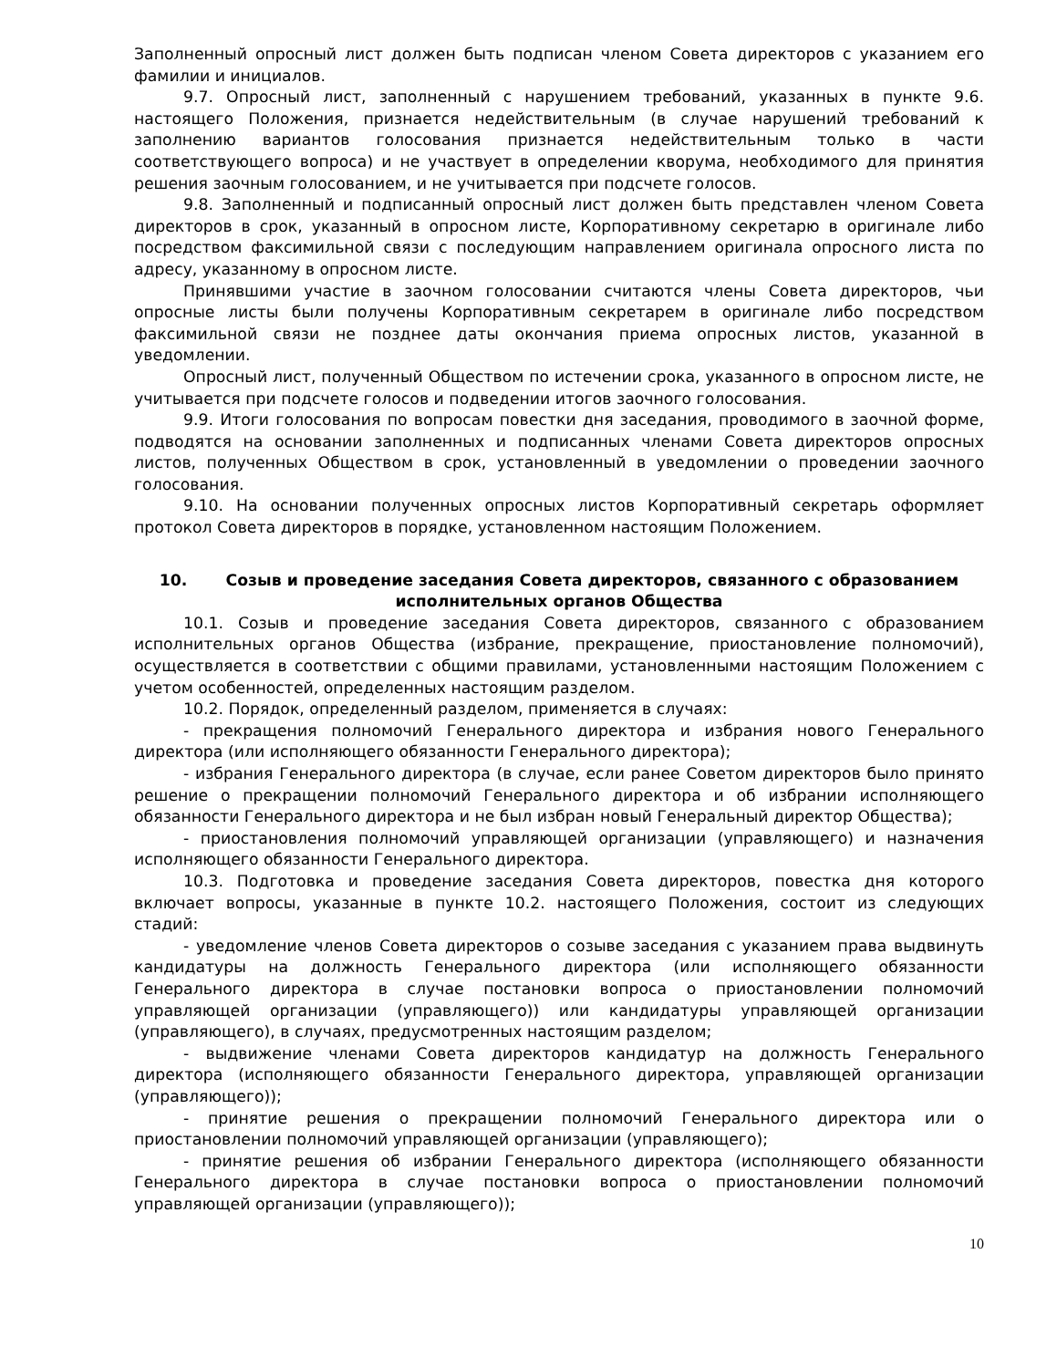Заполненный опросный лист должен быть подписан членом Совета директоров с указанием его фамилии и инициалов.
9.7. Опросный лист, заполненный с нарушением требований, указанных в пункте 9.6. настоящего Положения, признается недействительным (в случае нарушений требований к заполнению вариантов голосования признается недействительным только в части соответствующего вопроса) и не участвует в определении кворума, необходимого для принятия решения заочным голосованием, и не учитывается при подсчете голосов.
9.8. Заполненный и подписанный опросный лист должен быть представлен членом Совета директоров в срок, указанный в опросном листе, Корпоративному секретарю в оригинале либо посредством факсимильной связи с последующим направлением оригинала опросного листа по адресу, указанному в опросном листе.
Принявшими участие в заочном голосовании считаются члены Совета директоров, чьи опросные листы были получены Корпоративным секретарем в оригинале либо посредством факсимильной связи не позднее даты окончания приема опросных листов, указанной в уведомлении.
Опросный лист, полученный Обществом по истечении срока, указанного в опросном листе, не учитывается при подсчете голосов и подведении итогов заочного голосования.
9.9. Итоги голосования по вопросам повестки дня заседания, проводимого в заочной форме, подводятся на основании заполненных и подписанных членами Совета директоров опросных листов, полученных Обществом в срок, установленный в уведомлении о проведении заочного голосования.
9.10. На основании полученных опросных листов Корпоративный секретарь оформляет протокол Совета директоров в порядке, установленном настоящим Положением.
10. Созыв и проведение заседания Совета директоров, связанного с образованием исполнительных органов Общества
10.1. Созыв и проведение заседания Совета директоров, связанного с образованием исполнительных органов Общества (избрание, прекращение, приостановление полномочий), осуществляется в соответствии с общими правилами, установленными настоящим Положением с учетом особенностей, определенных настоящим разделом.
10.2. Порядок, определенный разделом, применяется в случаях:
- прекращения полномочий Генерального директора и избрания нового Генерального директора (или исполняющего обязанности Генерального директора);
- избрания Генерального директора (в случае, если ранее Советом директоров было принято решение о прекращении полномочий Генерального директора и об избрании исполняющего обязанности Генерального директора и не был избран новый Генеральный директор Общества);
- приостановления полномочий управляющей организации (управляющего) и назначения исполняющего обязанности Генерального директора.
10.3. Подготовка и проведение заседания Совета директоров, повестка дня которого включает вопросы, указанные в пункте 10.2. настоящего Положения, состоит из следующих стадий:
- уведомление членов Совета директоров о созыве заседания с указанием права выдвинуть кандидатуры на должность Генерального директора (или исполняющего обязанности Генерального директора в случае постановки вопроса о приостановлении полномочий управляющей организации (управляющего)) или кандидатуры управляющей организации (управляющего), в случаях, предусмотренных настоящим разделом;
- выдвижение членами Совета директоров кандидатур на должность Генерального директора (исполняющего обязанности Генерального директора, управляющей организации (управляющего));
- принятие решения о прекращении полномочий Генерального директора или о приостановлении полномочий управляющей организации (управляющего);
- принятие решения об избрании Генерального директора (исполняющего обязанности Генерального директора в случае постановки вопроса о приостановлении полномочий управляющей организации (управляющего));
10